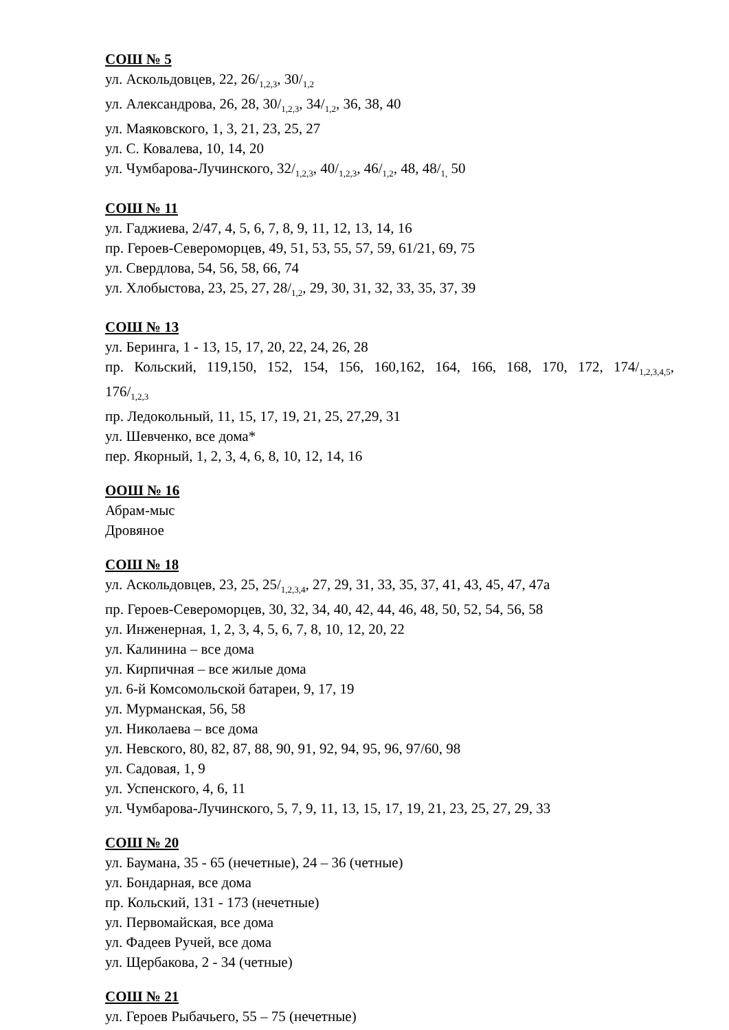СОШ № 5
ул. Аскольдовцев, 22, 26/<sub>1,2,3</sub>, 30/<sub>1,2</sub>
ул. Александрова, 26, 28, 30/<sub>1,2,3</sub>, 34/<sub>1,2</sub>, 36, 38, 40
ул. Маяковского, 1, 3, 21, 23, 25, 27
ул. С. Ковалева, 10, 14, 20
ул. Чумбарова-Лучинского, 32/<sub>1,2,3</sub>, 40/<sub>1,2,3</sub>, 46/<sub>1,2</sub>, 48, 48/<sub>1,</sub> 50
СОШ № 11
ул. Гаджиева, 2/47, 4, 5, 6, 7, 8, 9, 11, 12, 13, 14, 16
пр. Героев-Североморцев, 49, 51, 53, 55, 57, 59, 61/21, 69, 75
ул. Свердлова, 54, 56, 58, 66, 74
ул. Хлобыстова, 23, 25, 27, 28/<sub>1,2</sub>, 29, 30, 31, 32, 33, 35, 37, 39
СОШ № 13
ул. Беринга, 1 - 13, 15, 17, 20, 22, 24, 26, 28
пр. Кольский, 119,150, 152, 154, 156, 160,162, 164, 166, 168, 170, 172, 174/<sub>1,2,3,4,5</sub>, 176/<sub>1,2,3</sub>
пр. Ледокольный, 11, 15, 17, 19, 21, 25, 27,29, 31
ул. Шевченко, все дома*
пер. Якорный, 1, 2, 3, 4, 6, 8, 10, 12, 14, 16
ООШ № 16
Абрам-мыс
Дровяное
СОШ № 18
ул. Аскольдовцев, 23, 25, 25/<sub>1,2,3,4</sub>, 27, 29, 31, 33, 35, 37, 41, 43, 45, 47, 47а
пр. Героев-Североморцев, 30, 32, 34, 40, 42, 44, 46, 48, 50, 52, 54, 56, 58
ул. Инженерная, 1, 2, 3, 4, 5, 6, 7, 8, 10, 12, 20, 22
ул. Калинина – все дома
ул. Кирпичная – все жилые дома
ул. 6-й Комсомольской батареи, 9, 17, 19
ул. Мурманская, 56, 58
ул. Николаева – все дома
ул. Невского, 80, 82, 87, 88, 90, 91, 92, 94, 95, 96, 97/60, 98
ул. Садовая, 1, 9
ул. Успенского, 4, 6, 11
ул. Чумбарова-Лучинского, 5, 7, 9, 11, 13, 15, 17, 19, 21, 23, 25, 27, 29, 33
СОШ № 20
ул. Баумана, 35 - 65 (нечетные), 24 – 36 (четные)
ул. Бондарная, все дома
пр. Кольский, 131 - 173 (нечетные)
ул. Первомайская, все дома
ул. Фадеев Ручей, все дома
ул. Щербакова, 2 - 34 (четные)
СОШ № 21
ул. Героев Рыбачьего, 55 – 75 (нечетные)